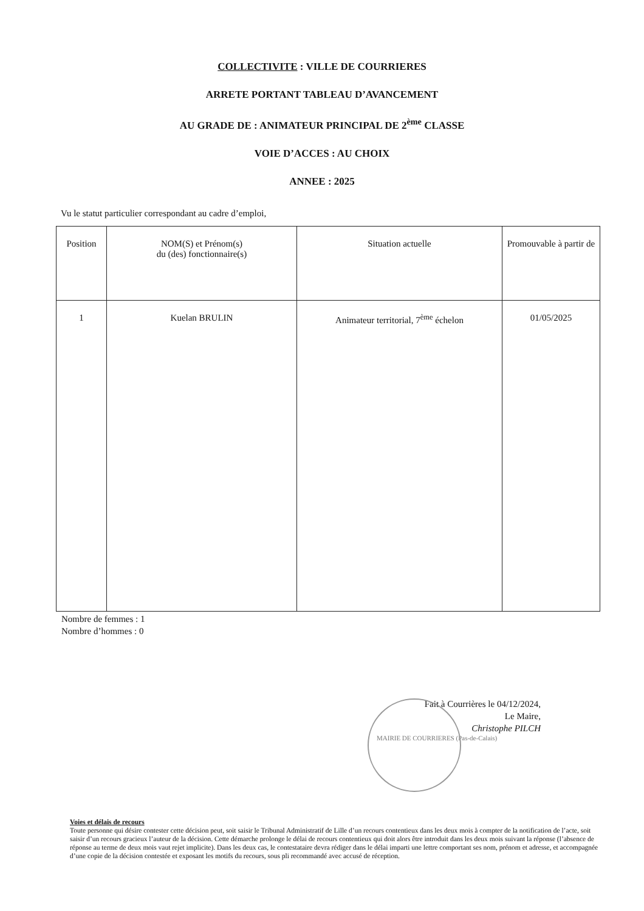COLLECTIVITE : VILLE DE COURRIERES
ARRETE PORTANT TABLEAU D’AVANCEMENT
AU GRADE DE : ANIMATEUR PRINCIPAL DE 2<sup>ème</sup> CLASSE
VOIE D’ACCES : AU CHOIX
ANNEE : 2025
Vu le statut particulier correspondant au cadre d’emploi,
| Position | NOM(S) et Prénom(s) du (des) fonctionnaire(s) | Situation actuelle | Promouvable à partir de |
| --- | --- | --- | --- |
| 1 | Kuelan BRULIN | Animateur territorial, 7<sup>ème</sup> échelon | 01/05/2025 |
Nombre de femmes : 1
Nombre d’hommes : 0
Fait à Courrières le 04/12/2024,
Le Maire,
Christophe PILCH
MAIRIE DE COURRIERES (Pas-de-Calais)
Voies et délais de recours
Toute personne qui désire contester cette décision peut, soit saisir le Tribunal Administratif de Lille d’un recours contentieux dans les deux mois à compter de la notification de l’acte, soit saisir d’un recours gracieux l’auteur de la décision. Cette démarche prolonge le délai de recours contentieux qui doit alors être introduit dans les deux mois suivant la réponse (l’absence de réponse au terme de deux mois vaut rejet implicite). Dans les deux cas, le contestataire devra rédiger dans le délai imparti une lettre comportant ses nom, prénom et adresse, et accompagnée d’une copie de la décision contestée et exposant les motifs du recours, sous pli recommandé avec accusé de réception.